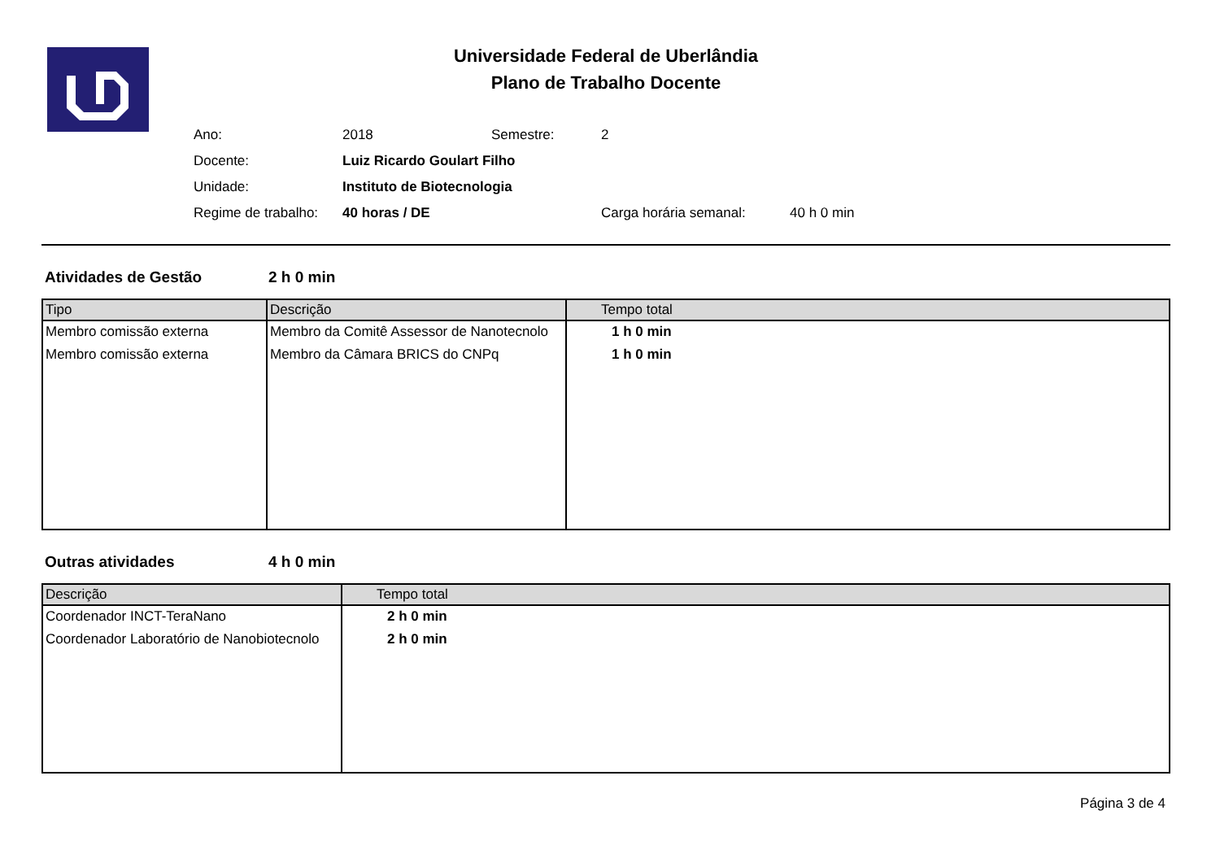Universidade Federal de Uberlândia
Plano de Trabalho Docente
| Ano: | 2018 | Semestre: | 2 | |
| Docente: | Luiz Ricardo Goulart Filho | | | |
| Unidade: | Instituto de Biotecnologia | | | |
| Regime de trabalho: | 40 horas / DE | | Carga horária semanal: | 40 h 0 min |
Atividades de Gestão 2 h 0 min
| Tipo | Descrição | Tempo total |
| --- | --- | --- |
| Membro comissão externa | Membro da Comitê Assessor de Nanotecnolo | 1 h 0 min |
| Membro comissão externa | Membro da Câmara BRICS do CNPq | 1 h 0 min |
Outras atividades 4 h 0 min
| Descrição | Tempo total |
| --- | --- |
| Coordenador INCT-TeraNano | 2 h 0 min |
| Coordenador Laboratório de Nanobiotecnolo | 2 h 0 min |
Página 3 de 4